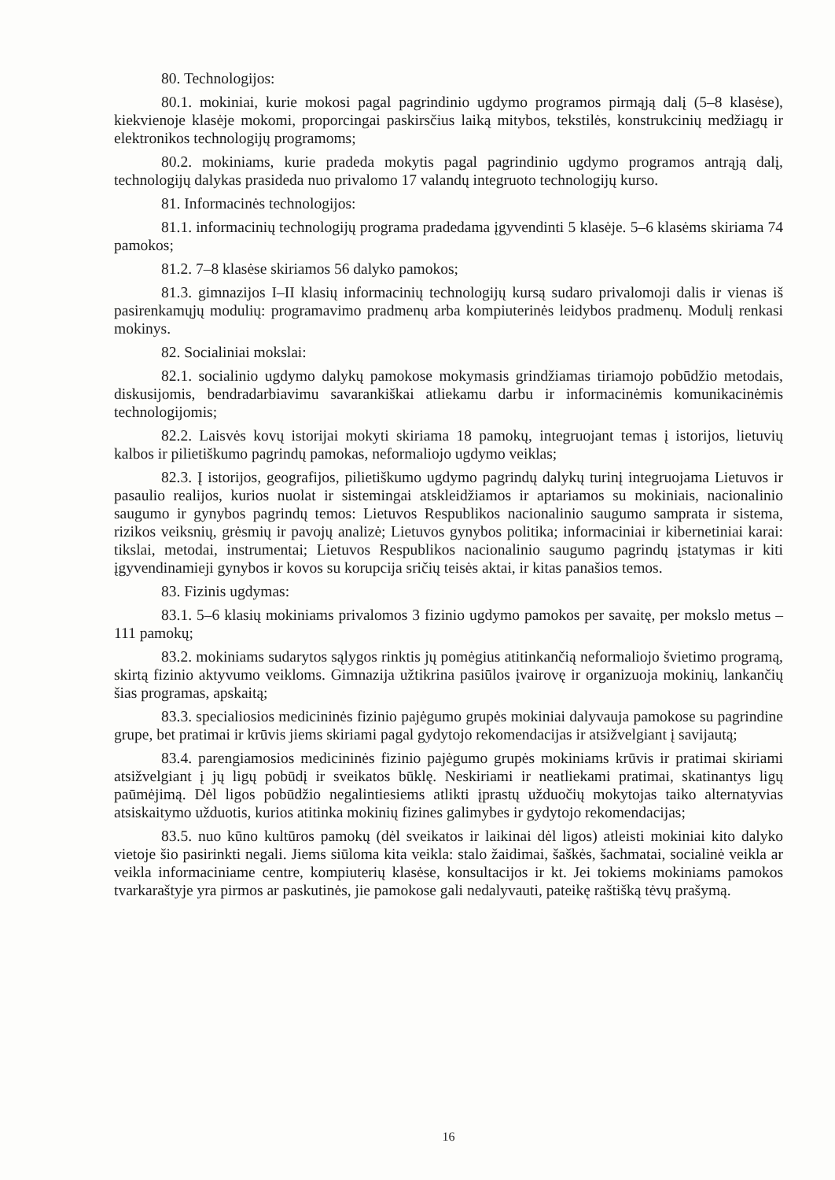80. Technologijos:
80.1. mokiniai, kurie mokosi pagal pagrindinio ugdymo programos pirmąją dalį (5–8 klasėse), kiekvienoje klasėje mokomi, proporcingai paskirsčius laiką mitybos, tekstilės, konstrukcinių medžiagų ir elektronikos technologijų programoms;
80.2. mokiniams, kurie pradeda mokytis pagal pagrindinio ugdymo programos antrąją dalį, technologijų dalykas prasideda nuo privalomo 17 valandų integruoto technologijų kurso.
81. Informacinės technologijos:
81.1. informacinių technologijų programa pradedama įgyvendinti 5 klasėje. 5–6 klasėms skiriama 74 pamokos;
81.2. 7–8 klasėse skiriamos 56 dalyko pamokos;
81.3. gimnazijos I–II klasių informacinių technologijų kursą sudaro privalomoji dalis ir vienas iš pasirenkamųjų modulių: programavimo pradmenų arba kompiuterinės leidybos pradmenų. Modulį renkasi mokinys.
82. Socialiniai mokslai:
82.1. socialinio ugdymo dalykų pamokose mokymasis grindžiamas tiriamojo pobūdžio metodais, diskusijomis, bendradarbiavimu savarankiškai atliekamu darbu ir informacinėmis komunikacinėmis technologijomis;
82.2. Laisvės kovų istorijai mokyti skiriama 18 pamokų, integruojant temas į istorijos, lietuvių kalbos ir pilietiškumo pagrindų pamokas, neformaliojo ugdymo veiklas;
82.3. Į istorijos, geografijos, pilietiškumo ugdymo pagrindų dalykų turinį integruojama Lietuvos ir pasaulio realijos, kurios nuolat ir sistemingai atskleidžiamos ir aptariamos su mokiniais, nacionalinio saugumo ir gynybos pagrindų temos: Lietuvos Respublikos nacionalinio saugumo samprata ir sistema, rizikos veiksnių, grėsmių ir pavojų analizė; Lietuvos gynybos politika; informaciniai ir kibernetiniai karai: tikslai, metodai, instrumentai; Lietuvos Respublikos nacionalinio saugumo pagrindų įstatymas ir kiti įgyvendinamieji gynybos ir kovos su korupcija sričių teisės aktai, ir kitas panašios temos.
83. Fizinis ugdymas:
83.1. 5–6 klasių mokiniams privalomos 3 fizinio ugdymo pamokos per savaitę, per mokslo metus – 111 pamokų;
83.2. mokiniams sudarytos sąlygos rinktis jų pomėgius atitinkančią neformaliojo švietimo programą, skirtą fizinio aktyvumo veikloms. Gimnazija užtikrina pasiūlos įvairovę ir organizuoja mokinių, lankančių šias programas, apskaitą;
83.3. specialiosios medicininės fizinio pajėgumo grupės mokiniai dalyvauja pamokose su pagrindine grupe, bet pratimai ir krūvis jiems skiriami pagal gydytojo rekomendacijas ir atsižvelgiant į savijautą;
83.4. parengiamosios medicininės fizinio pajėgumo grupės mokiniams krūvis ir pratimai skiriami atsižvelgiant į jų ligų pobūdį ir sveikatos būklę. Neskiriami ir neatliekami pratimai, skatinantys ligų paūmėjimą. Dėl ligos pobūdžio negalintiesiems atlikti įprastų užduočių mokytojas taiko alternatyvias atsiskaitymo užduotis, kurios atitinka mokinių fizines galimybes ir gydytojo rekomendacijas;
83.5. nuo kūno kultūros pamokų (dėl sveikatos ir laikinai dėl ligos) atleisti mokiniai kito dalyko vietoje šio pasirinkti negali. Jiems siūloma kita veikla: stalo žaidimai, šaškės, šachmatai, socialinė veikla ar veikla informaciniame centre, kompiuterių klasėse, konsultacijos ir kt. Jei tokiems mokiniams pamokos tvarkaraštyje yra pirmos ar paskutinės, jie pamokose gali nedalyvauti, pateikę raštišką tėvų prašymą.
16